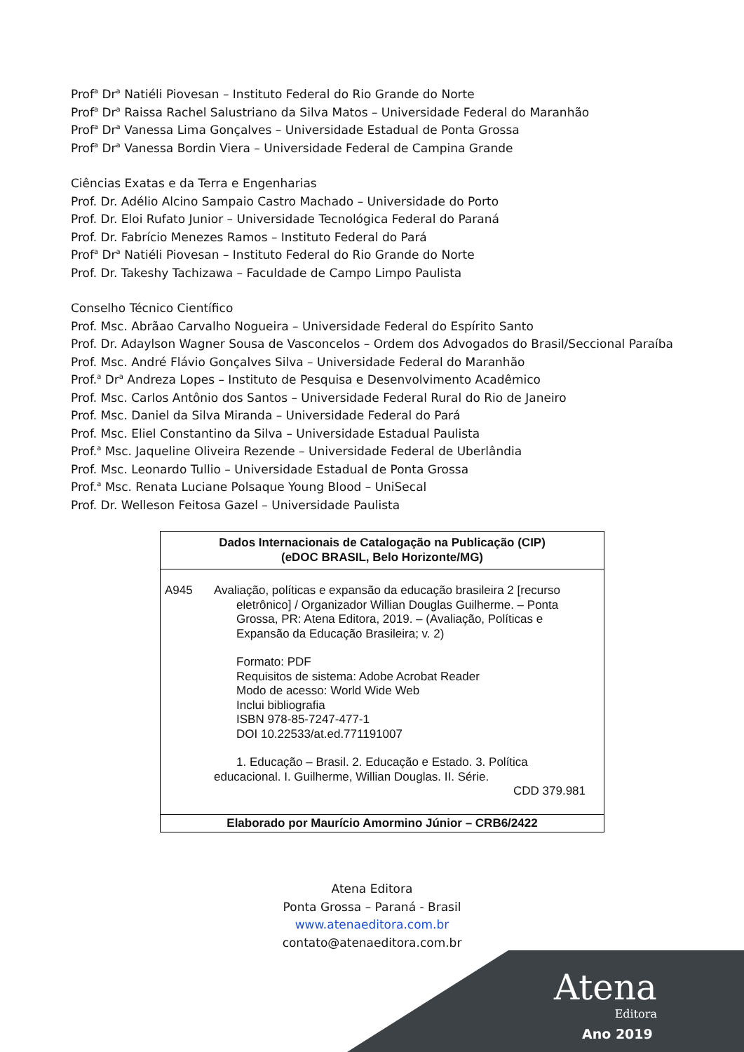Prof<sup>a</sup> Dr<sup>a</sup> Natiéli Piovesan – Instituto Federal do Rio Grande do Norte
Prof<sup>a</sup> Dr<sup>a</sup> Raissa Rachel Salustriano da Silva Matos – Universidade Federal do Maranhão
Prof<sup>a</sup> Dr<sup>a</sup> Vanessa Lima Gonçalves – Universidade Estadual de Ponta Grossa
Prof<sup>a</sup> Dr<sup>a</sup> Vanessa Bordin Viera – Universidade Federal de Campina Grande
Ciências Exatas e da Terra e Engenharias
Prof. Dr. Adélio Alcino Sampaio Castro Machado – Universidade do Porto
Prof. Dr. Eloi Rufato Junior – Universidade Tecnológica Federal do Paraná
Prof. Dr. Fabrício Menezes Ramos – Instituto Federal do Pará
Prof<sup>a</sup> Dr<sup>a</sup> Natiéli Piovesan – Instituto Federal do Rio Grande do Norte
Prof. Dr. Takeshy Tachizawa – Faculdade de Campo Limpo Paulista
Conselho Técnico Científico
Prof. Msc. Abrãao Carvalho Nogueira – Universidade Federal do Espírito Santo
Prof. Dr. Adaylson Wagner Sousa de Vasconcelos – Ordem dos Advogados do Brasil/Seccional Paraíba
Prof. Msc. André Flávio Gonçalves Silva – Universidade Federal do Maranhão
Prof.<sup>a</sup> Dr<sup>a</sup> Andreza Lopes – Instituto de Pesquisa e Desenvolvimento Acadêmico
Prof. Msc. Carlos Antônio dos Santos – Universidade Federal Rural do Rio de Janeiro
Prof. Msc. Daniel da Silva Miranda – Universidade Federal do Pará
Prof. Msc. Eliel Constantino da Silva – Universidade Estadual Paulista
Prof.<sup>a</sup> Msc. Jaqueline Oliveira Rezende – Universidade Federal de Uberlândia
Prof. Msc. Leonardo Tullio – Universidade Estadual de Ponta Grossa
Prof.<sup>a</sup> Msc. Renata Luciane Polsaque Young Blood – UniSecal
Prof. Dr. Welleson Feitosa Gazel – Universidade Paulista
Dados Internacionais de Catalogação na Publicação (CIP)
(eDOC BRASIL, Belo Horizonte/MG)
A945 Avaliação, políticas e expansão da educação brasileira 2 [recurso
eletrônico] / Organizador Willian Douglas Guilherme. – Ponta Grossa, PR: Atena Editora, 2019. – (Avaliação, Políticas e Expansão da Educação Brasileira; v. 2)
Formato: PDF
Requisitos de sistema: Adobe Acrobat Reader
Modo de acesso: World Wide Web
Inclui bibliografia
ISBN 978-85-7247-477-1
DOI 10.22533/at.ed.771191007
1. Educação – Brasil. 2. Educação e Estado. 3. Política educacional. I. Guilherme, Willian Douglas. II. Série.
CDD 379.981
Elaborado por Maurício Amormino Júnior – CRB6/2422
Atena Editora
Ponta Grossa – Paraná - Brasil
www.atenaeditora.com.br
contato@atenaeditora.com.br
Atena
Editora
Ano 2019